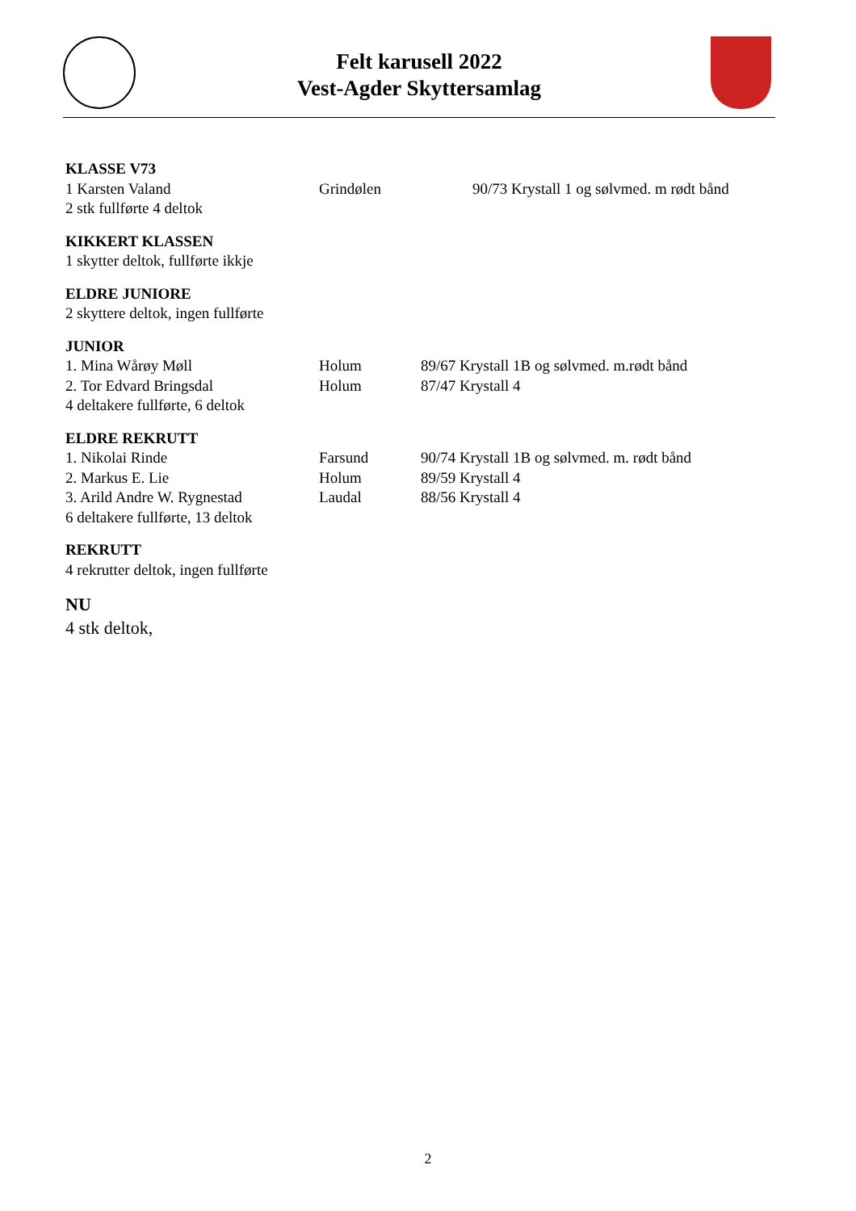Felt karusell 2022
Vest-Agder Skyttersamlag
KLASSE V73
1 Karsten Valand Grindølen 90/73 Krystall 1 og sølvmed. m rødt bånd
2 stk fullførte 4 deltok
KIKKERT KLASSEN
1 skytter deltok, fullførte ikkje
ELDRE JUNIORE
2 skyttere deltok, ingen fullførte
JUNIOR
1. Mina Wårøy Møll Holum 89/67 Krystall 1B og sølvmed. m.rødt bånd
2. Tor Edvard Bringsdal Holum 87/47 Krystall 4
4 deltakere fullførte, 6 deltok
ELDRE REKRUTT
1. Nikolai Rinde Farsund 90/74 Krystall 1B og sølvmed. m. rødt bånd
2. Markus E. Lie Holum 89/59 Krystall 4
3. Arild Andre W. Rygnestad Laudal 88/56 Krystall 4
6 deltakere fullførte, 13 deltok
REKRUTT
4 rekrutter deltok, ingen fullførte
NU
4 stk deltok,
2